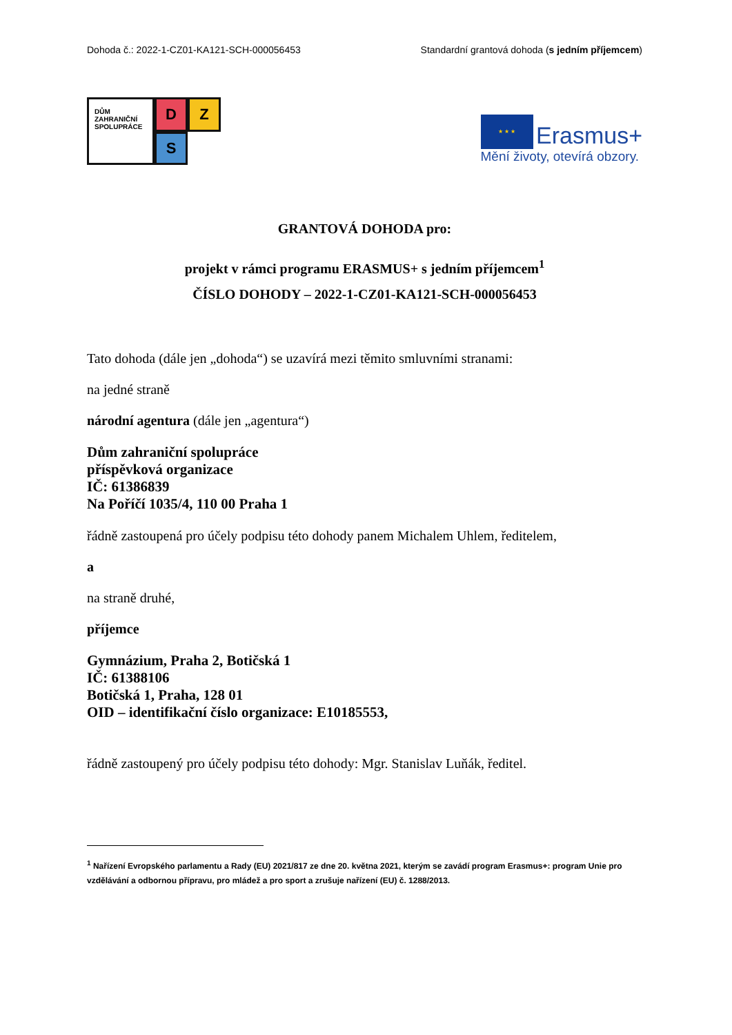Dohoda č.: 2022-1-CZ01-KA121-SCH-000056453 Standardní grantová dohoda (s jedním příjemcem)
DŮM
ZAHRANIČNÍ
SPOLUPRÁCE
D
Z
S
★ ★ ★ Erasmus+
Mění životy, otevírá obzory.
GRANTOVÁ DOHODA pro:
projekt v rámci programu ERASMUS+ s jedním příjemcem<sup>1</sup>
ČÍSLO DOHODY – 2022-1-CZ01-KA121-SCH-000056453
Tato dohoda (dále jen „dohoda“) se uzavírá mezi těmito smluvními stranami:
na jedné straně
národní agentura (dále jen „agentura“)
Dům zahraniční spolupráce
příspěvková organizace
IČ: 61386839
Na Poříčí 1035/4, 110 00 Praha 1
řádně zastoupená pro účely podpisu této dohody panem Michalem Uhlem, ředitelem,
a
na straně druhé,
příjemce
Gymnázium, Praha 2, Botičská 1
IČ: 61388106
Botičská 1, Praha, 128 01
OID – identifikační číslo organizace: E10185553,
řádně zastoupený pro účely podpisu této dohody: Mgr. Stanislav Luňák, ředitel.
<sup>1</sup> Nařízení Evropského parlamentu a Rady (EU) 2021/817 ze dne 20. května 2021, kterým se zavádí program Erasmus+: program Unie pro vzdělávání a odbornou přípravu, pro mládež a pro sport a zrušuje nařízení (EU) č. 1288/2013.